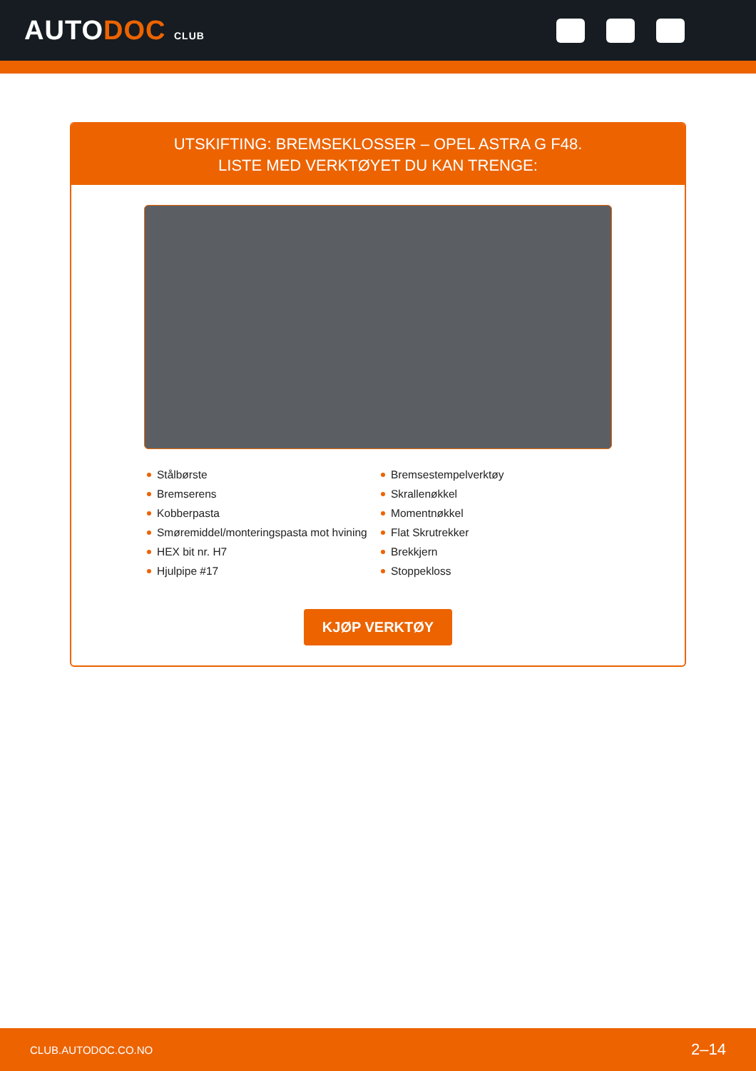AUTODOC CLUB
UTSKIFTING: BREMSEKLOSSER – OPEL ASTRA G F48.
LISTE MED VERKTØYET DU KAN TRENGE:
Stålbørste
Bremserens
Kobberpasta
Smøremiddel/monteringspasta mot hvining
HEX bit nr. H7
Hjulpipe #17
Bremsestempelverktøy
Skrallenøkkel
Momentnøkkel
Flat Skrutrekker
Brekkjern
Stoppekloss
KJØP VERKTØY
CLUB.AUTODOC.CO.NO 2–14